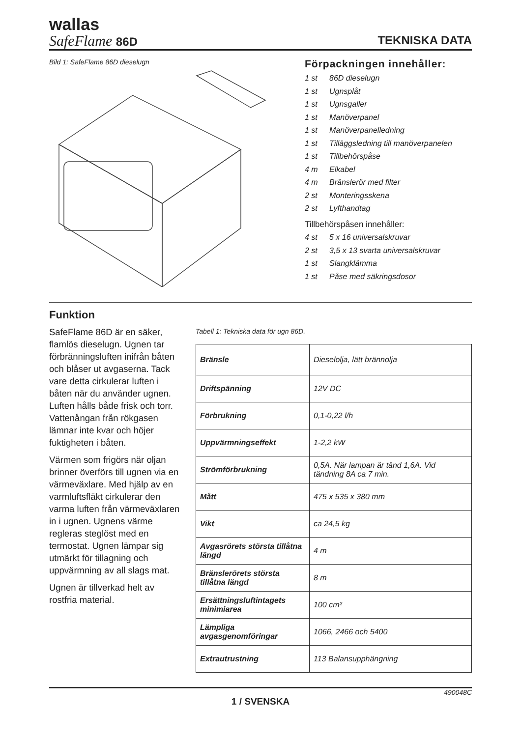wallas
SafeFlame 86D
TEKNISKA DATA
Bild 1: SafeFlame 86D dieselugn
Förpackningen innehåller:
1 st 86D dieselugn
1 st Ugnsplåt
1 st Ugnsgaller
1 st Manöverpanel
1 st Manöverpanelledning
1 st Tilläggsledning till manöverpanelen
1 st Tillbehörspåse
4 m Elkabel
4 m Bränslerör med filter
2 st Monteringsskena
2 st Lyfthandtag
Tillbehörspåsen innehåller:
4 st 5 x 16 universalskruvar
2 st 3,5 x 13 svarta universalskruvar
1 st Slangklämma
1 st Påse med säkringsdosor
Funktion
SafeFlame 86D är en säker, flamlös dieselugn. Ugnen tar förbränningsluften inifrån båten och blåser ut avgaserna. Tack vare detta cirkulerar luften i båten när du använder ugnen. Luften hålls både frisk och torr. Vattenångan från rökgasen lämnar inte kvar och höjer fuktigheten i båten.
Värmen som frigörs när oljan brinner överförs till ugnen via en värmeväxlare. Med hjälp av en varmluftsfläkt cirkulerar den varma luften från värmeväxlaren in i ugnen. Ugnens värme regleras steglöst med en termostat. Ugnen lämpar sig utmärkt för tillagning och uppvärmning av all slags mat.
Ugnen är tillverkad helt av rostfria material.
Tabell 1: Tekniska data för ugn 86D.
| Bränsle | Dieselolja, lätt brännolja |
| Driftspänning | 12V DC |
| Förbrukning | 0,1-0,22 l/h |
| Uppvärmningseffekt | 1-2,2 kW |
| Strömförbrukning | 0,5A. När lampan är tänd 1,6A. Vid tändning 8A ca 7 min. |
| Mått | 475 x 535 x 380 mm |
| Vikt | ca 24,5 kg |
| Avgasrörets största tillåtna längd | 4 m |
| Bränslerörets största tillåtna längd | 8 m |
| Ersättningsluftintagets minimiarea | 100 cm² |
| Lämpliga avgasgenomföringar | 1066, 2466 och 5400 |
| Extrautrustning | 113 Balansupphängning |
490048C
1 / SVENSKA